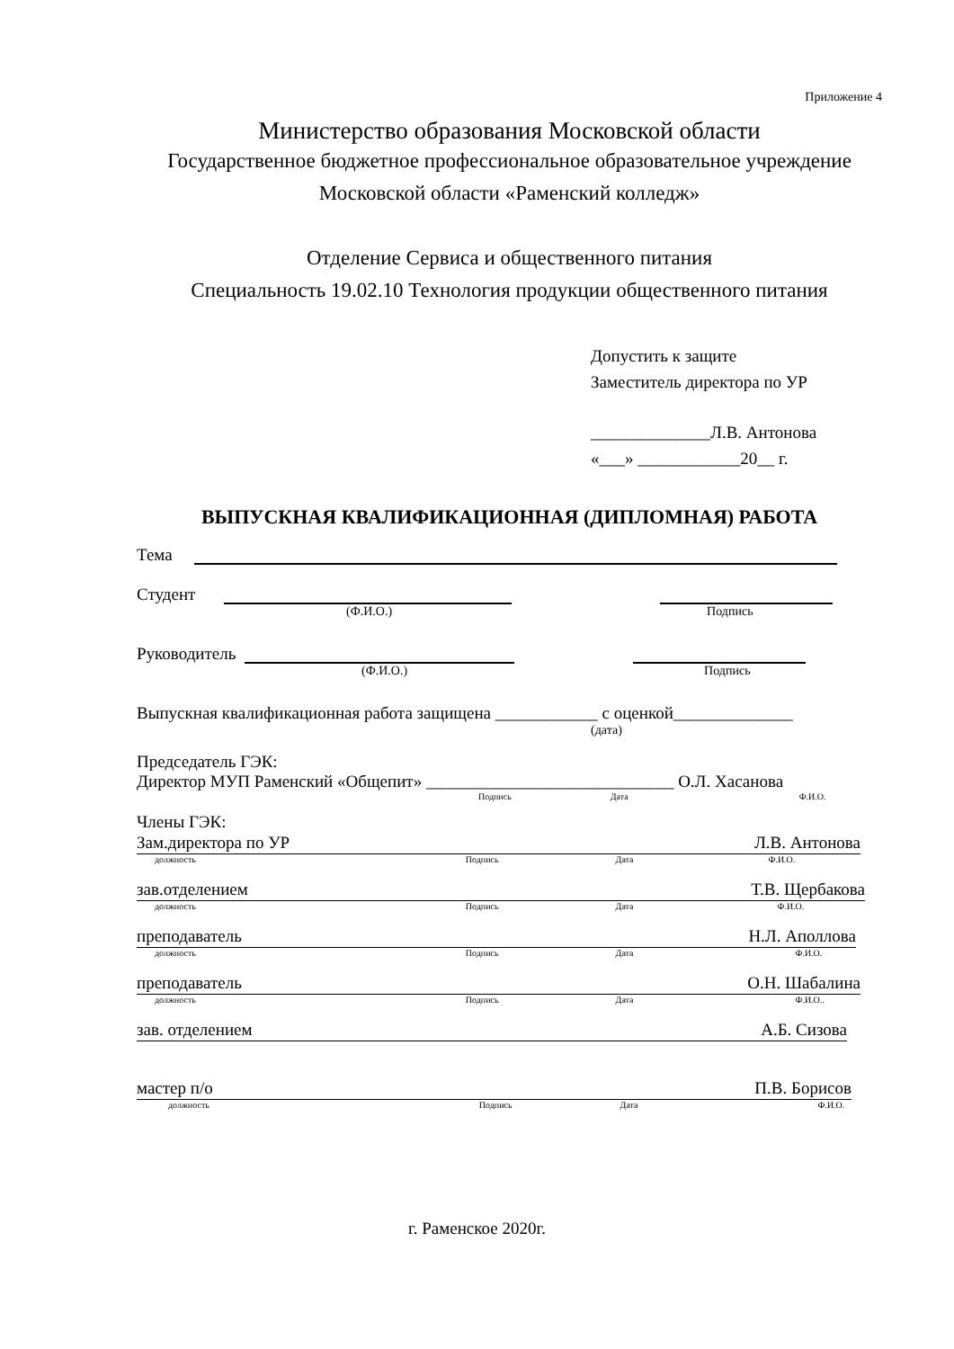Приложение 4
Министерство образования Московской области
Государственное бюджетное профессиональное образовательное учреждение
Московской области «Раменский колледж»
Отделение Сервиса и общественного питания
Специальность 19.02.10 Технология продукции общественного питания
Допустить к защите
Заместитель директора по УР
______________Л.В. Антонова
«___» ____________20__ г.
ВЫПУСКНАЯ КВАЛИФИКАЦИОННАЯ (ДИПЛОМНАЯ) РАБОТА
Тема
Студент
(Ф.И.О.) Подпись
Руководитель
(Ф.И.О.) Подпись
Выпускная квалификационная работа защищена ____________ с оценкой______________
(дата)
Председатель ГЭК:
Директор МУП Раменский «Общепит» _____________________________ О.Л. Хасанова
Подпись Дата Ф.И.О.
Члены ГЭК:
Зам.директора по УР Л.В. Антонова
должность Подпись Дата Ф.И.О.
зав.отделением Т.В. Щербакова
должность Подпись Дата Ф.И.О.
преподаватель Н.Л. Аполлова
должность Подпись Дата Ф.И.О.
преподаватель О.Н. Шабалина
должность Подпись Дата Ф.И.О..
зав. отделением А.Б. Сизова
мастер п/о П.В. Борисов
должность Подпись Дата Ф.И.О.
г. Раменское 2020г.